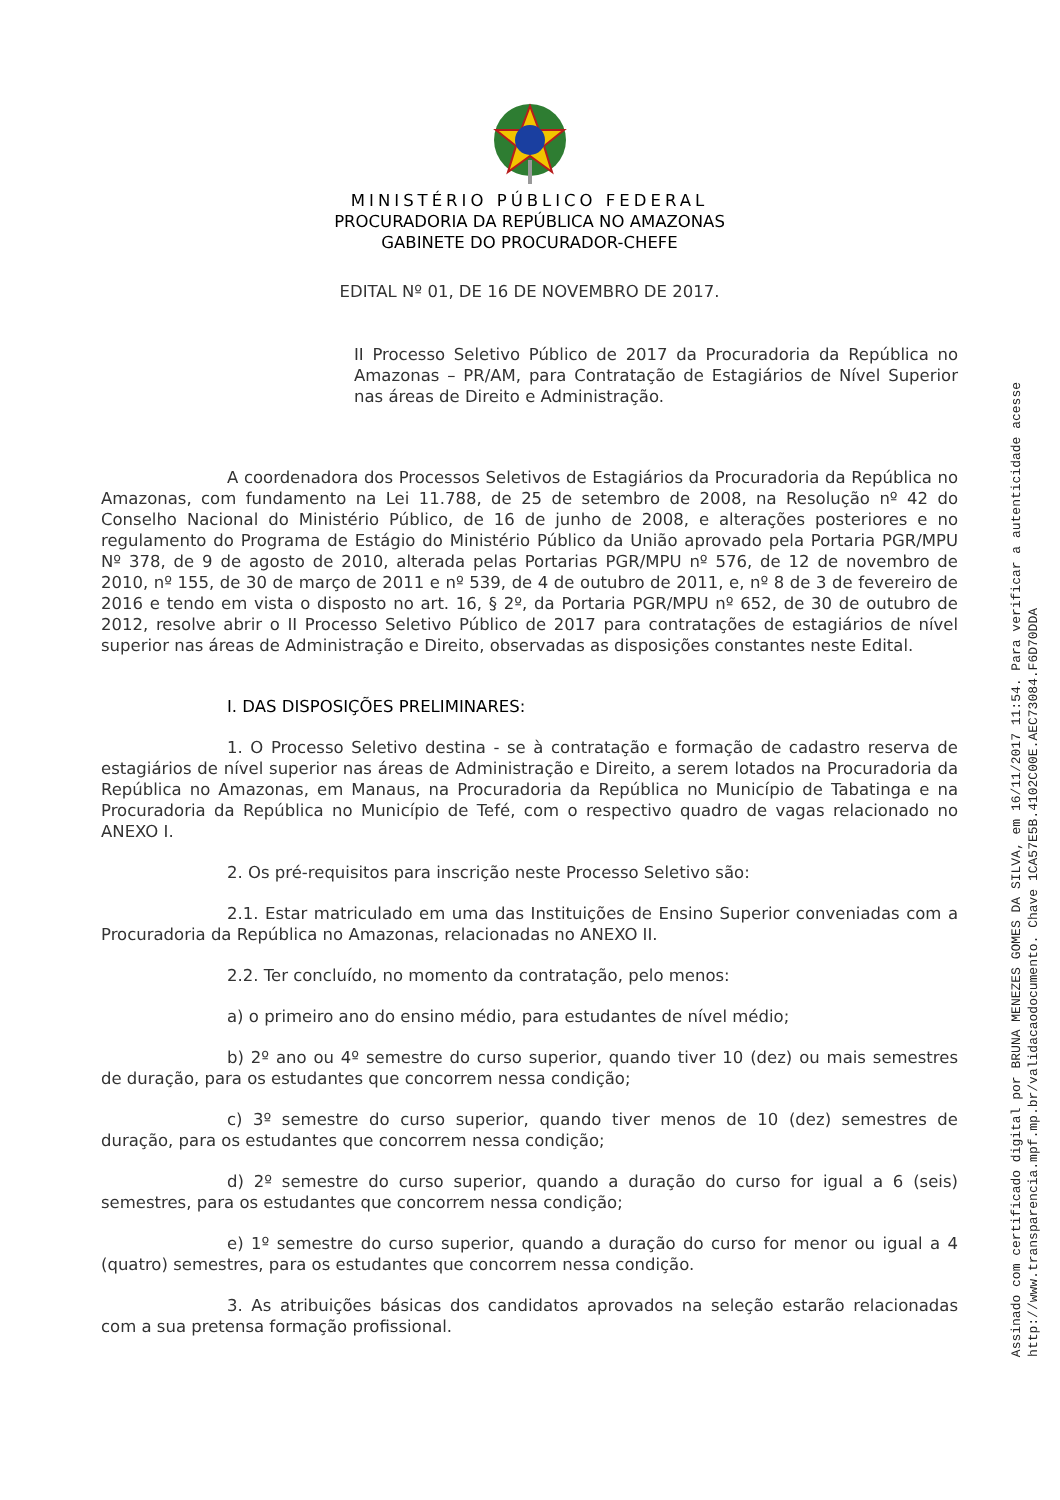MINISTÉRIO PÚBLICO FEDERAL
PROCURADORIA DA REPÚBLICA NO AMAZONAS
GABINETE DO PROCURADOR-CHEFE
EDITAL Nº 01, DE 16 DE NOVEMBRO DE 2017.
II Processo Seletivo Público de 2017 da Procuradoria da República no Amazonas – PR/AM, para Contratação de Estagiários de Nível Superior nas áreas de Direito e Administração.
A coordenadora dos Processos Seletivos de Estagiários da Procuradoria da República no Amazonas, com fundamento na Lei 11.788, de 25 de setembro de 2008, na Resolução nº 42 do Conselho Nacional do Ministério Público, de 16 de junho de 2008, e alterações posteriores e no regulamento do Programa de Estágio do Ministério Público da União aprovado pela Portaria PGR/MPU Nº 378, de 9 de agosto de 2010, alterada pelas Portarias PGR/MPU nº 576, de 12 de novembro de 2010, nº 155, de 30 de março de 2011 e nº 539, de 4 de outubro de 2011, e, nº 8 de 3 de fevereiro de 2016 e tendo em vista o disposto no art. 16, § 2º, da Portaria PGR/MPU nº 652, de 30 de outubro de 2012, resolve abrir o II Processo Seletivo Público de 2017 para contratações de estagiários de nível superior nas áreas de Administração e Direito, observadas as disposições constantes neste Edital.
I. DAS DISPOSIÇÕES PRELIMINARES:
1. O Processo Seletivo destina - se à contratação e formação de cadastro reserva de estagiários de nível superior nas áreas de Administração e Direito, a serem lotados na Procuradoria da República no Amazonas, em Manaus, na Procuradoria da República no Município de Tabatinga e na Procuradoria da República no Município de Tefé, com o respectivo quadro de vagas relacionado no ANEXO I.
2. Os pré-requisitos para inscrição neste Processo Seletivo são:
2.1. Estar matriculado em uma das Instituições de Ensino Superior conveniadas com a Procuradoria da República no Amazonas, relacionadas no ANEXO II.
2.2. Ter concluído, no momento da contratação, pelo menos:
a) o primeiro ano do ensino médio, para estudantes de nível médio;
b) 2º ano ou 4º semestre do curso superior, quando tiver 10 (dez) ou mais semestres de duração, para os estudantes que concorrem nessa condição;
c) 3º semestre do curso superior, quando tiver menos de 10 (dez) semestres de duração, para os estudantes que concorrem nessa condição;
d) 2º semestre do curso superior, quando a duração do curso for igual a 6 (seis) semestres, para os estudantes que concorrem nessa condição;
e) 1º semestre do curso superior, quando a duração do curso for menor ou igual a 4 (quatro) semestres, para os estudantes que concorrem nessa condição.
3. As atribuições básicas dos candidatos aprovados na seleção estarão relacionadas com a sua pretensa formação profissional.
Assinado com certificado digital por BRUNA MENEZES GOMES DA SILVA, em 16/11/2017 11:54. Para verificar a autenticidade acesse
http://www.transparencia.mpf.mp.br/validacaodocumento. Chave 1CA57E5B.4102C00E.AEC73084.F6D70DDA